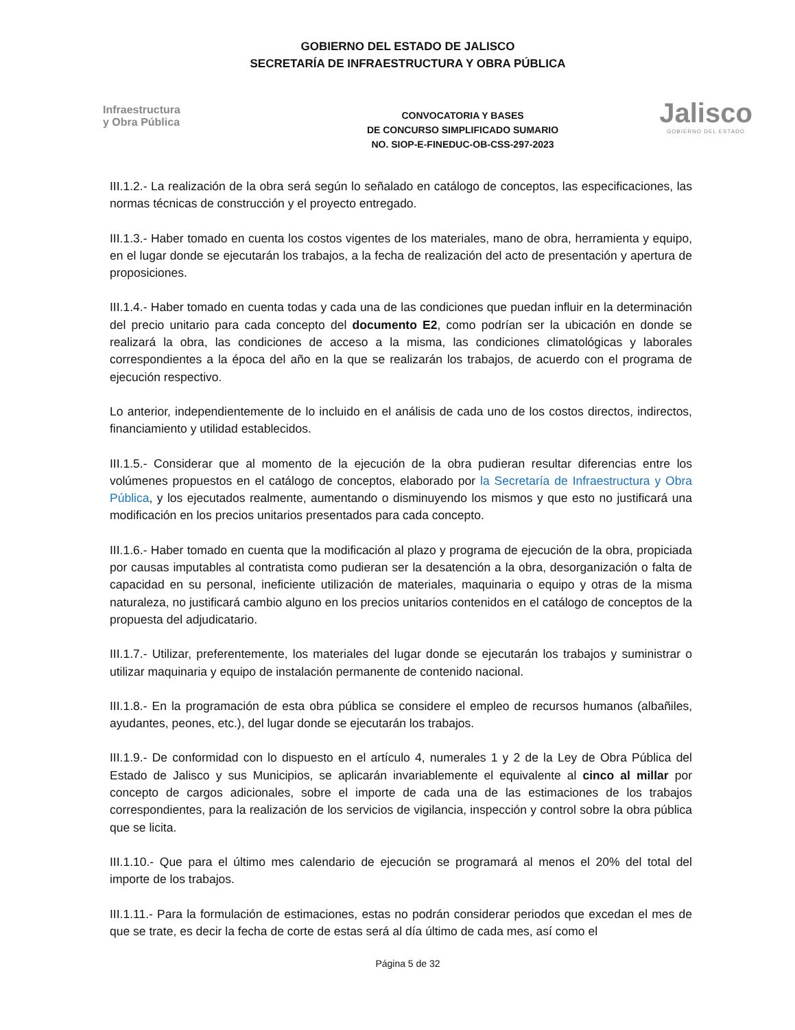GOBIERNO DEL ESTADO DE JALISCO
SECRETARÍA DE INFRAESTRUCTURA Y OBRA PÚBLICA
Infraestructura
y Obra Pública
CONVOCATORIA Y BASES
DE CONCURSO SIMPLIFICADO SUMARIO
NO. SIOP-E-FINEDUC-OB-CSS-297-2023
Jalisco
GOBIERNO DEL ESTADO
III.1.2.- La realización de la obra será según lo señalado en catálogo de conceptos, las especificaciones, las normas técnicas de construcción y el proyecto entregado.
III.1.3.- Haber tomado en cuenta los costos vigentes de los materiales, mano de obra, herramienta y equipo, en el lugar donde se ejecutarán los trabajos, a la fecha de realización del acto de presentación y apertura de proposiciones.
III.1.4.- Haber tomado en cuenta todas y cada una de las condiciones que puedan influir en la determinación del precio unitario para cada concepto del documento E2, como podrían ser la ubicación en donde se realizará la obra, las condiciones de acceso a la misma, las condiciones climatológicas y laborales correspondientes a la época del año en la que se realizarán los trabajos, de acuerdo con el programa de ejecución respectivo.
Lo anterior, independientemente de lo incluido en el análisis de cada uno de los costos directos, indirectos, financiamiento y utilidad establecidos.
III.1.5.- Considerar que al momento de la ejecución de la obra pudieran resultar diferencias entre los volúmenes propuestos en el catálogo de conceptos, elaborado por la Secretaría de Infraestructura y Obra Pública, y los ejecutados realmente, aumentando o disminuyendo los mismos y que esto no justificará una modificación en los precios unitarios presentados para cada concepto.
III.1.6.- Haber tomado en cuenta que la modificación al plazo y programa de ejecución de la obra, propiciada por causas imputables al contratista como pudieran ser la desatención a la obra, desorganización o falta de capacidad en su personal, ineficiente utilización de materiales, maquinaria o equipo y otras de la misma naturaleza, no justificará cambio alguno en los precios unitarios contenidos en el catálogo de conceptos de la propuesta del adjudicatario.
III.1.7.- Utilizar, preferentemente, los materiales del lugar donde se ejecutarán los trabajos y suministrar o utilizar maquinaria y equipo de instalación permanente de contenido nacional.
III.1.8.- En la programación de esta obra pública se considere el empleo de recursos humanos (albañiles, ayudantes, peones, etc.), del lugar donde se ejecutarán los trabajos.
III.1.9.- De conformidad con lo dispuesto en el artículo 4, numerales 1 y 2 de la Ley de Obra Pública del Estado de Jalisco y sus Municipios, se aplicarán invariablemente el equivalente al cinco al millar por concepto de cargos adicionales, sobre el importe de cada una de las estimaciones de los trabajos correspondientes, para la realización de los servicios de vigilancia, inspección y control sobre la obra pública que se licita.
III.1.10.- Que para el último mes calendario de ejecución se programará al menos el 20% del total del importe de los trabajos.
III.1.11.- Para la formulación de estimaciones, estas no podrán considerar periodos que excedan el mes de que se trate, es decir la fecha de corte de estas será al día último de cada mes, así como el
Página 5 de 32